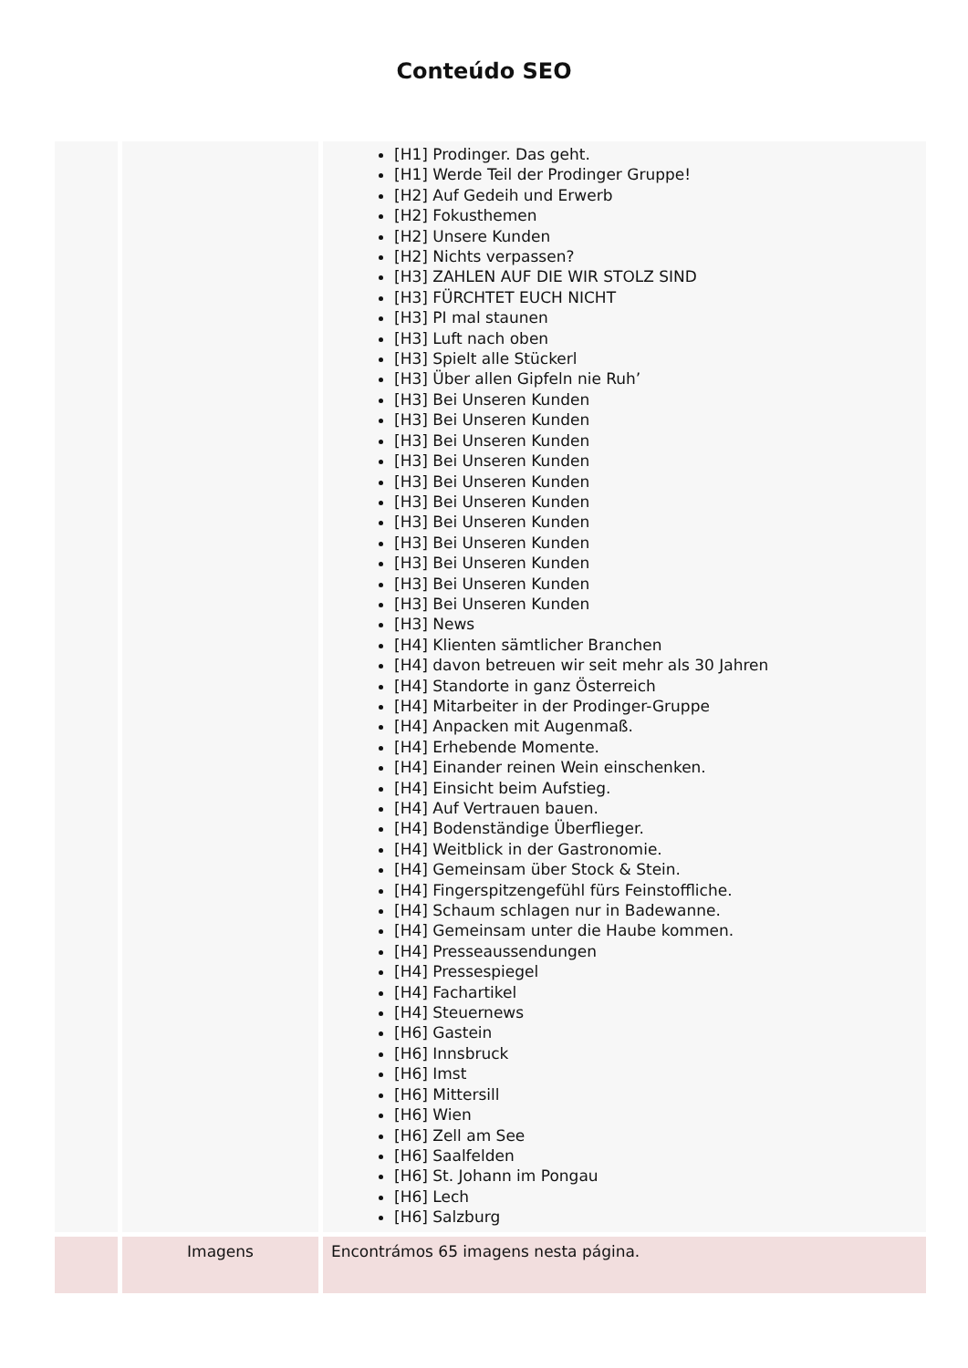Conteúdo SEO
| | | [H1] Prodinger. Das geht. [H1] Werde Teil der Prodinger Gruppe! [H2] Auf Gedeih und Erwerb [H2] Fokusthemen [H2] Unsere Kunden [H2] Nichts verpassen? [H3] ZAHLEN AUF DIE WIR STOLZ SIND [H3] FÜRCHTET EUCH NICHT [H3] PI mal staunen [H3] Luft nach oben [H3] Spielt alle Stückerl [H3] Über allen Gipfeln nie Ruh’ [H3] Bei Unseren Kunden [H3] Bei Unseren Kunden [H3] Bei Unseren Kunden [H3] Bei Unseren Kunden [H3] Bei Unseren Kunden [H3] Bei Unseren Kunden [H3] Bei Unseren Kunden [H3] Bei Unseren Kunden [H3] Bei Unseren Kunden [H3] Bei Unseren Kunden [H3] Bei Unseren Kunden [H3] News [H4] Klienten sämtlicher Branchen [H4] davon betreuen wir seit mehr als 30 Jahren [H4] Standorte in ganz Österreich [H4] Mitarbeiter in der Prodinger-Gruppe [H4] Anpacken mit Augenmaß. [H4] Erhebende Momente. [H4] Einander reinen Wein einschenken. [H4] Einsicht beim Aufstieg. [H4] Auf Vertrauen bauen. [H4] Bodenständige Überflieger. [H4] Weitblick in der Gastronomie. [H4] Gemeinsam über Stock & Stein. [H4] Fingerspitzengefühl fürs Feinstoffliche. [H4] Schaum schlagen nur in Badewanne. [H4] Gemeinsam unter die Haube kommen. [H4] Presseaussendungen [H4] Pressespiegel [H4] Fachartikel [H4] Steuernews [H6] Gastein [H6] Innsbruck [H6] Imst [H6] Mittersill [H6] Wien [H6] Zell am See [H6] Saalfelden [H6] St. Johann im Pongau [H6] Lech [H6] Salzburg |
| | Imagens | Encontrámos 65 imagens nesta página. |